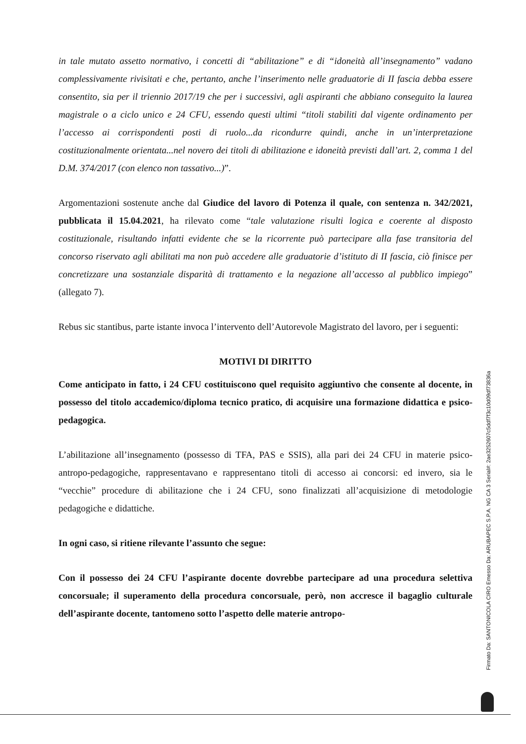in tale mutato assetto normativo, i concetti di “abilitazione” e di “idoneità all’insegnamento” vadano complessivamente rivisitati e che, pertanto, anche l’inserimento nelle graduatorie di II fascia debba essere consentito, sia per il triennio 2017/19 che per i successivi, agli aspiranti che abbiano conseguito la laurea magistrale o a ciclo unico e 24 CFU, essendo questi ultimi “titoli stabiliti dal vigente ordinamento per l’accesso ai corrispondenti posti di ruolo...da ricondurre quindi, anche in un’interpretazione costituzionalmente orientata...nel novero dei titoli di abilitazione e idoneità previsti dall’art. 2, comma 1 del D.M. 374/2017 (con elenco non tassativo...)”.
Argomentazioni sostenute anche dal Giudice del lavoro di Potenza il quale, con sentenza n. 342/2021, pubblicata il 15.04.2021, ha rilevato come “tale valutazione risulti logica e coerente al disposto costituzionale, risultando infatti evidente che se la ricorrente può partecipare alla fase transitoria del concorso riservato agli abilitati ma non può accedere alle graduatorie d’istituto di II fascia, ciò finisce per concretizzare una sostanziale disparità di trattamento e la negazione all’accesso al pubblico impiego” (allegato 7).
Rebus sic stantibus, parte istante invoca l’intervento dell’Autorevole Magistrato del lavoro, per i seguenti:
MOTIVI DI DIRITTO
Come anticipato in fatto, i 24 CFU costituiscono quel requisito aggiuntivo che consente al docente, in possesso del titolo accademico/diploma tecnico pratico, di acquisire una formazione didattica e psico-pedagogica.
L’abilitazione all’insegnamento (possesso di TFA, PAS e SSIS), alla pari dei 24 CFU in materie psico-antropo-pedagogiche, rappresentavano e rappresentano titoli di accesso ai concorsi: ed invero, sia le “vecchie” procedure di abilitazione che i 24 CFU, sono finalizzati all’acquisizione di metodologie pedagogiche e didattiche.
In ogni caso, si ritiene rilevante l’assunto che segue:
Con il possesso dei 24 CFU l’aspirante docente dovrebbe partecipare ad una procedura selettiva concorsuale; il superamento della procedura concorsuale, però, non accresce il bagaglio culturale dell’aspirante docente, tantomeno sotto l’aspetto delle materie antropo-
Firmato Da: SANTONICOLA CIRO Emesso Da: ARUBAPEC S.P.A. NG CA 3 Serial#: 2ae3252607c5ddf7f3c10d09df73836a